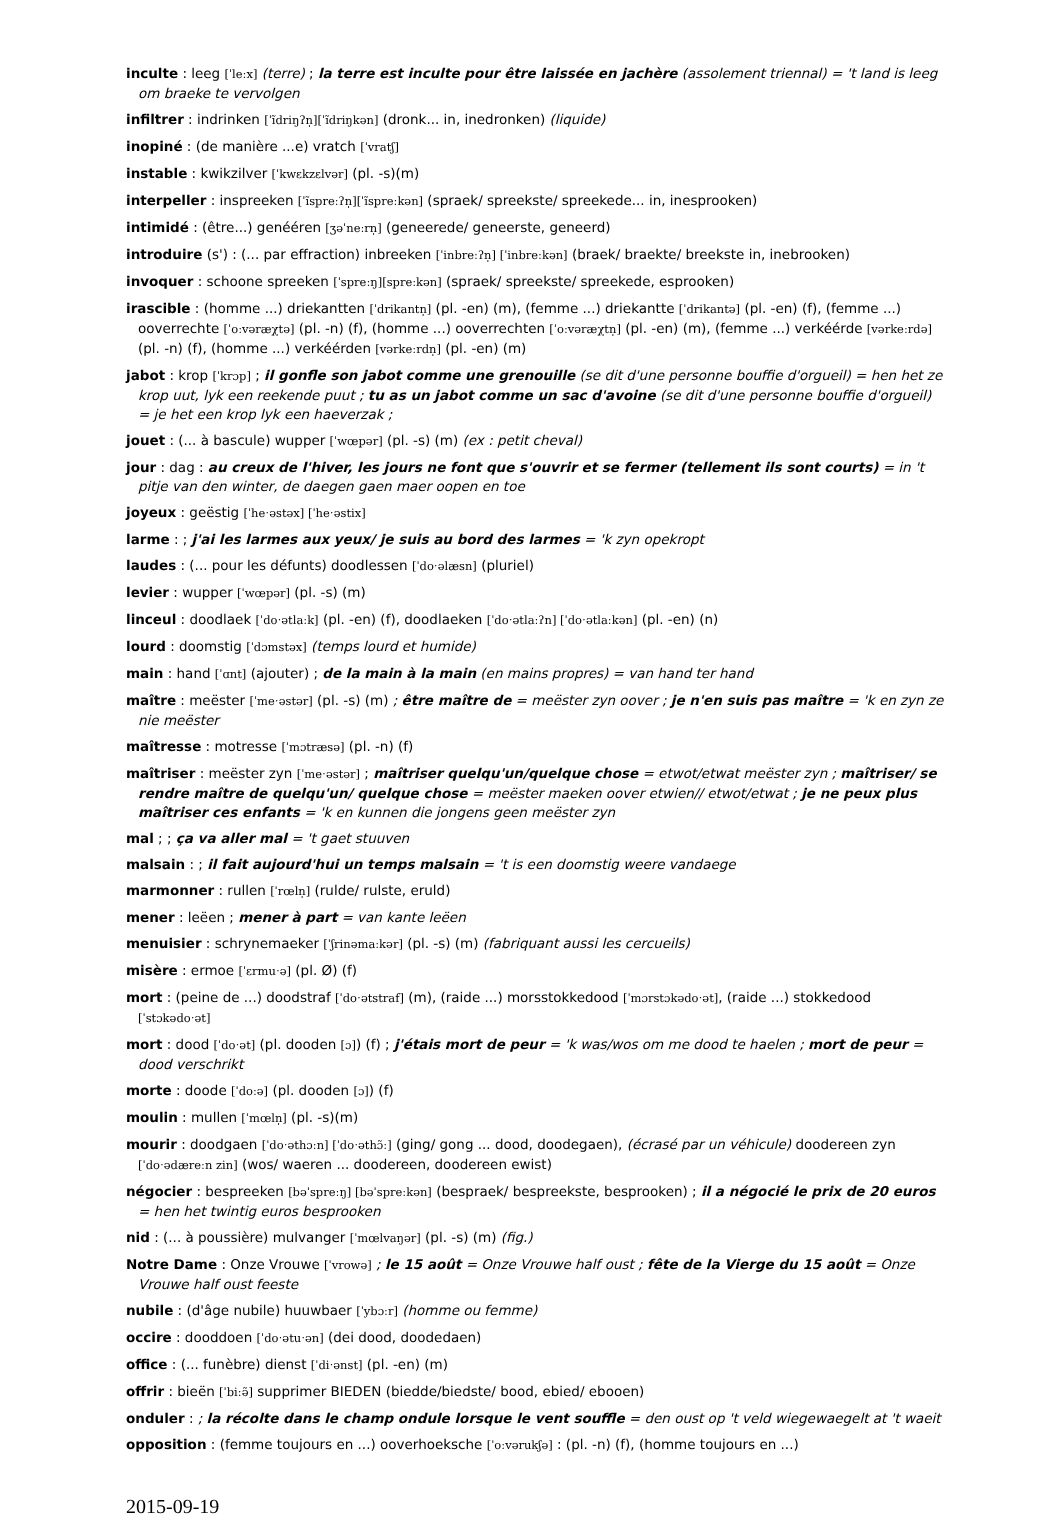inculte : leeg [ˈleːx] (terre) ; la terre est inculte pour être laissée en jachère (assolement triennal) = 't land is leeg om braeke te vervolgen
infiltrer : indrinken [ˈĩdriŋʔn̩][ˈĩdriŋkən] (dronk... in, inedronken) (liquide)
inopiné : (de manière ...e) vratch [ˈvratʃ]
instable : kwikzilver [ˈkwɛkzɛlvər] (pl. -s)(m)
interpeller : inspreeken [ˈĩspreːʔn̩][ˈĩspreːkən] (spraek/ spreekste/ spreekede... in, inesprooken)
intimidé : (être...) genééren [ʒəˈneːrn̩] (geneerede/ geneerste, geneerd)
introduire (s') : (... par effraction) inbreeken [ˈinbreːʔn̩] [ˈinbreːkən] (braek/ braekte/ breekste in, inebrooken)
invoquer : schoone spreeken [ˈspreːŋ][spreːkən] (spraek/ spreekste/ spreekede, esprooken)
irascible : (homme ...) driekantten [ˈdrikantn̩] (pl. -en) (m), (femme ...) driekantte [ˈdrikantə] (pl. -en) (f), (femme ...) ooverrechte [ˈoːvəræχtə] (pl. -n) (f), (homme ...) ooverrechten [ˈoːvəræχtn̩] (pl. -en) (m), (femme ...) verkéérde [vərkeːrdə] (pl. -n) (f), (homme ...) verkéérden [vərkeːrdn̩] (pl. -en) (m)
jabot : krop [ˈkrɔp] ; il gonfle son jabot comme une grenouille (se dit d'une personne bouffie d'orgueil) = hen het ze krop uut, lyk een reekende puut ; tu as un jabot comme un sac d'avoine (se dit d'une personne bouffie d'orgueil) = je het een krop lyk een haeverzak ;
jouet : (... à bascule) wupper [ˈwœpər] (pl. -s) (m) (ex : petit cheval)
jour : dag : au creux de l'hiver, les jours ne font que s'ouvrir et se fermer (tellement ils sont courts) = in 't pitje van den winter, de daegen gaen maer oopen en toe
joyeux : geëstig [ˈheˑəstəx] [ˈheˑəstix]
larme : ; j'ai les larmes aux yeux/ je suis au bord des larmes = 'k zyn opekropt
laudes : (... pour les défunts) doodlessen [ˈdoˑəlæsn] (pluriel)
levier : wupper [ˈwœpər] (pl. -s) (m)
linceul : doodlaek [ˈdoˑətlaːk] (pl. -en) (f), doodlaeken [ˈdoˑətlaːʔn] [ˈdoˑətlaːkən] (pl. -en) (n)
lourd : doomstig [ˈdɔmstəx] (temps lourd et humide)
main : hand [ˈɑnt] (ajouter) ; de la main à la main (en mains propres) = van hand ter hand
maître : meëster [ˈmeˑəstər] (pl. -s) (m) ; être maître de = meëster zyn oover ; je n'en suis pas maître = 'k en zyn ze nie meëster
maîtresse : motresse [ˈmɔtræsə] (pl. -n) (f)
maîtriser : meëster zyn [ˈmeˑəstər] ; maîtriser quelqu'un/quelque chose = etwot/etwat meëster zyn ; maîtriser/ se rendre maître de quelqu'un/ quelque chose = meëster maeken oover etwien// etwot/etwat ; je ne peux plus maîtriser ces enfants = 'k en kunnen die jongens geen meëster zyn
mal ; ; ça va aller mal = 't gaet stuuven
malsain : ; il fait aujourd'hui un temps malsain = 't is een doomstig weere vandaege
marmonner : rullen [ˈrœln̩] (rulde/ rulste, eruld)
mener : leëen ; mener à part = van kante leëen
menuisier : schrynemaeker [ˈʃrinəmaːkər] (pl. -s) (m) (fabriquant aussi les cercueils)
misère : ermoe [ˈɛrmuˑə] (pl. Ø) (f)
mort : (peine de ...) doodstraf [ˈdoˑətstraf] (m), (raide ...) morsstokkedood [ˈmɔrstɔkədoˑət], (raide ...) stokkedood [ˈstɔkədoˑət]
mort : dood [ˈdoˑət] (pl. dooden [ɔ]) (f) ; j'étais mort de peur = 'k was/wos om me dood te haelen ; mort de peur = dood verschrikt
morte : doode [ˈdoːə] (pl. dooden [ɔ]) (f)
moulin : mullen [ˈmœln̩] (pl. -s)(m)
mourir : doodgaen [ˈdoˑəthɔːn] [ˈdoˑəthɔ̃ː] (ging/ gong ... dood, doodegaen), (écrasé par un véhicule) doodereen zyn [ˈdoˑədæreːn zin] (wos/ waeren ... doodereen, doodereen ewist)
négocier : bespreeken [bəˈspreːŋ] [bəˈspreːkən] (bespraek/ bespreekste, besprooken) ; il a négocié le prix de 20 euros = hen het twintig euros besprooken
nid : (... à poussière) mulvanger [ˈmœlvaŋər] (pl. -s) (m) (fig.)
Notre Dame : Onze Vrouwe [ˈvrowə] ; le 15 août = Onze Vrouwe half oust ; fête de la Vierge du 15 août = Onze Vrouwe half oust feeste
nubile : (d'âge nubile) huuwbaer [ˈybɔːr] (homme ou femme)
occire : dooddoen [ˈdoˑətuˑən] (dei dood, doodedaen)
office : (... funèbre) dienst [ˈdiˑənst] (pl. -en) (m)
offrir : bieën [ˈbiːə̃] supprimer BIEDEN (biedde/biedste/ bood, ebied/ ebooen)
onduler : ; la récolte dans le champ ondule lorsque le vent souffle = den oust op 't veld wiegewaegelt at 't waeit
opposition : (femme toujours en ...) ooverhoeksche [ˈoːvərukʃə] : (pl. -n) (f), (homme toujours en ...)
2015-09-19